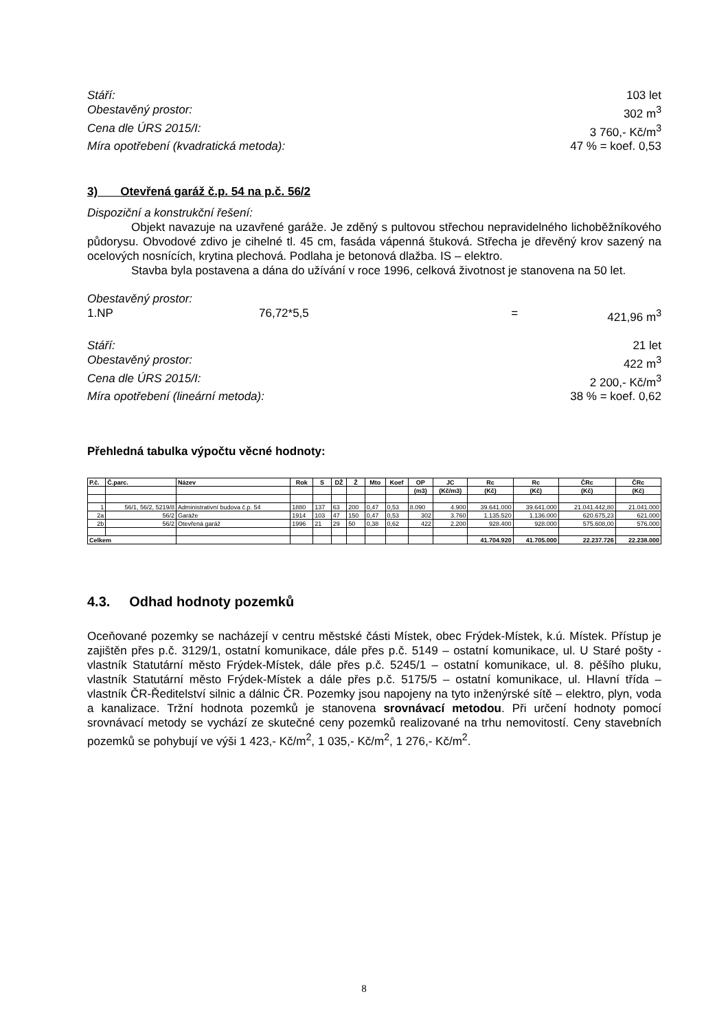Stáří: 103 let
Obestavěný prostor: 302 m<sup>3</sup>
Cena dle ÚRS 2015/I: 3 760,- Kč/m<sup>3</sup>
Míra opotřebení (kvadratická metoda): 47 % = koef. 0,53
3) Otevřená garáž č.p. 54 na p.č. 56/2
Dispoziční a konstrukční řešení:
Objekt navazuje na uzavřené garáže. Je zděný s pultovou střechou nepravidelného lichoběžníkového půdorysu. Obvodové zdivo je cihelné tl. 45 cm, fasáda vápenná štuková. Střecha je dřevěný krov sazený na ocelových nosnících, krytina plechová. Podlaha je betonová dlažba. IS – elektro.
Stavba byla postavena a dána do užívání v roce 1996, celková životnost je stanovena na 50 let.
Obestavěný prostor:
1.NP 76,72*5,5 = 421,96 m<sup>3</sup>
Stáří: 21 let
Obestavěný prostor: 422 m<sup>3</sup>
Cena dle ÚRS 2015/I: 2 200,- Kč/m<sup>3</sup>
Míra opotřebení (lineární metoda): 38 % = koef. 0,62
Přehledná tabulka výpočtu věcné hodnoty:
| P.č. | Č.parc. | Název | Rok | S | DŽ | Ž | Mto | Koef | OP | JC | Rc | Rc | ČRc | ČRc |
| --- | --- | --- | --- | --- | --- | --- | --- | --- | --- | --- | --- | --- | --- | --- |
| | | | | | | | | | (m3) | (Kč/m3) | (Kč) | (Kč) | (Kč) | (Kč) |
| 1 | 56/1, 56/2, 5219/8 | Administrativní budova č.p. 54 | 1880 | 137 | 63 | 200 | 0,47 | 0,53 | 8.090 | 4.900 | 39.641.000 | 39.641.000 | 21.041.442,80 | 21.041.000 |
| 2a | 56/2 | Garáže | 1914 | 103 | 47 | 150 | 0,47 | 0,53 | 302 | 3.760 | 1.135.520 | 1.136.000 | 620.675,23 | 621.000 |
| 2b | 56/2 | Otevřená garáž | 1996 | 21 | 29 | 50 | 0,38 | 0,62 | 422 | 2.200 | 928.400 | 928.000 | 575.608,00 | 576.000 |
| Celkem | | | | | | | | | | | 41.704.920 | 41.705.000 | 22.237.726 | 22.238.000 |
4.3. Odhad hodnoty pozemků
Oceňované pozemky se nacházejí v centru městské části Místek, obec Frýdek-Místek, k.ú. Místek. Přístup je zajištěn přes p.č. 3129/1, ostatní komunikace, dále přes p.č. 5149 – ostatní komunikace, ul. U Staré pošty - vlastník Statutární město Frýdek-Místek, dále přes p.č. 5245/1 – ostatní komunikace, ul. 8. pěšího pluku, vlastník Statutární město Frýdek-Místek a dále přes p.č. 5175/5 – ostatní komunikace, ul. Hlavní třída – vlastník ČR-Ředitelství silnic a dálnic ČR. Pozemky jsou napojeny na tyto inženýrské sítě – elektro, plyn, voda a kanalizace. Tržní hodnota pozemků je stanovena srovnávací metodou. Při určení hodnoty pomocí srovnávací metody se vychází ze skutečné ceny pozemků realizované na trhu nemovitostí. Ceny stavebních pozemků se pohybují ve výši 1 423,- Kč/m<sup>2</sup>, 1 035,- Kč/m<sup>2</sup>, 1 276,- Kč/m<sup>2</sup>.
8